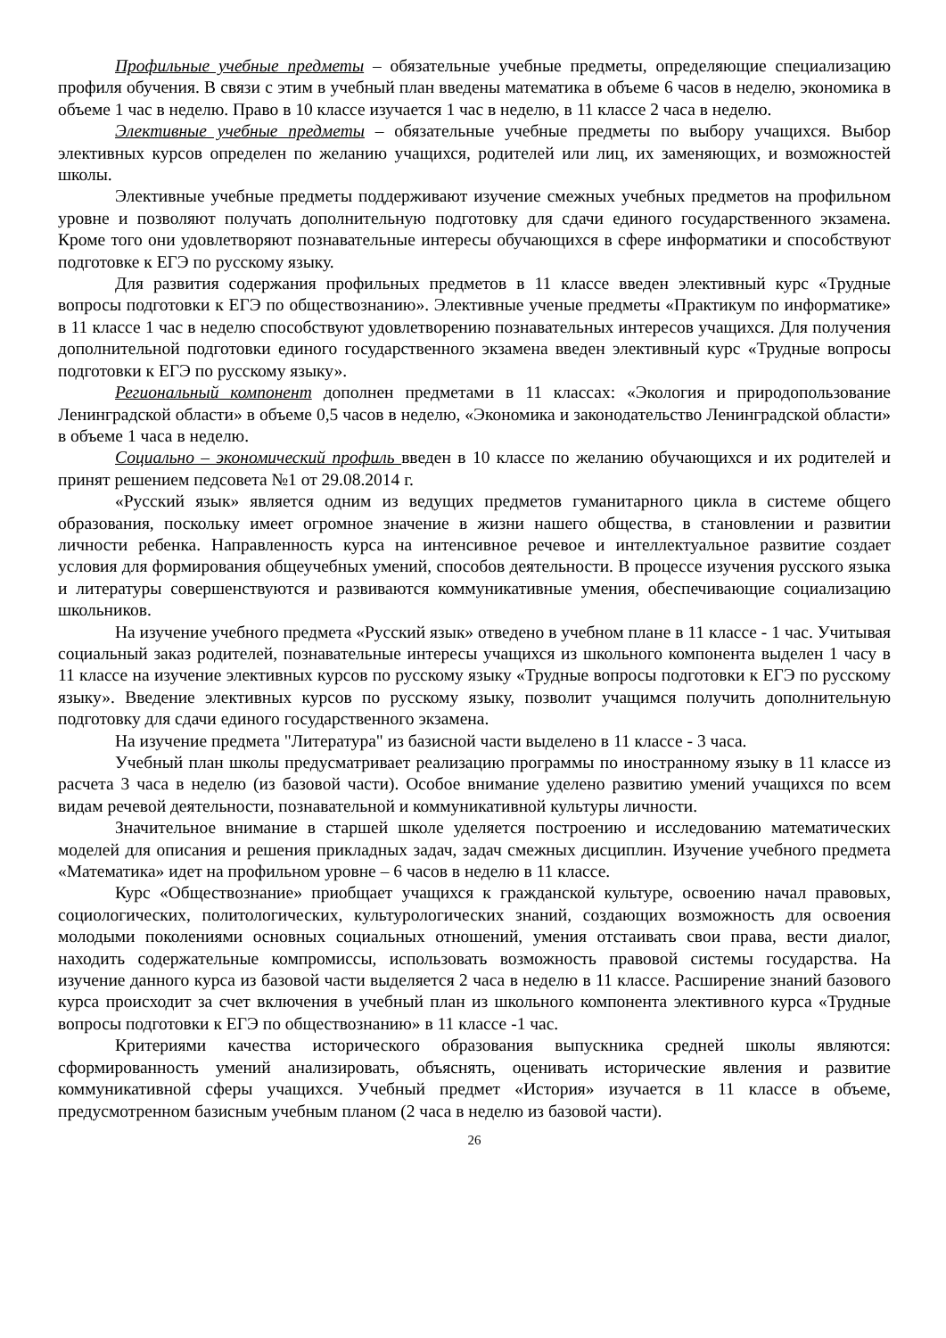Профильные учебные предметы – обязательные учебные предметы, определяющие специализацию профиля обучения. В связи с этим в учебный план введены математика в объеме 6 часов в неделю, экономика в объеме 1 час в неделю. Право в 10 классе изучается 1 час в неделю, в 11 классе 2 часа в неделю.
Элективные учебные предметы – обязательные учебные предметы по выбору учащихся. Выбор элективных курсов определен по желанию учащихся, родителей или лиц, их заменяющих, и возможностей школы.
Элективные учебные предметы поддерживают изучение смежных учебных предметов на профильном уровне и позволяют получать дополнительную подготовку для сдачи единого государственного экзамена. Кроме того они удовлетворяют познавательные интересы обучающихся в сфере информатики и способствуют подготовке к ЕГЭ по русскому языку.
Для развития содержания профильных предметов в 11 классе введен элективный курс «Трудные вопросы подготовки к ЕГЭ по обществознанию». Элективные ученые предметы «Практикум по информатике» в 11 классе 1 час в неделю способствуют удовлетворению познавательных интересов учащихся. Для получения дополнительной подготовки единого государственного экзамена введен элективный курс «Трудные вопросы подготовки к ЕГЭ по русскому языку».
Региональный компонент дополнен предметами в 11 классах: «Экология и природопользование Ленинградской области» в объеме 0,5 часов в неделю, «Экономика и законодательство Ленинградской области» в объеме 1 часа в неделю.
Социально – экономический профиль введен в 10 классе по желанию обучающихся и их родителей и принят решением педсовета №1 от 29.08.2014 г.
«Русский язык» является одним из ведущих предметов гуманитарного цикла в системе общего образования, поскольку имеет огромное значение в жизни нашего общества, в становлении и развитии личности ребенка. Направленность курса на интенсивное речевое и интеллектуальное развитие создает условия для формирования общеучебных умений, способов деятельности. В процессе изучения русского языка и литературы совершенствуются и развиваются коммуникативные умения, обеспечивающие социализацию школьников.
На изучение учебного предмета «Русский язык» отведено в учебном плане в 11 классе - 1 час. Учитывая социальный заказ родителей, познавательные интересы учащихся из школьного компонента выделен 1 часу в 11 классе на изучение элективных курсов по русскому языку «Трудные вопросы подготовки к ЕГЭ по русскому языку». Введение элективных курсов по русскому языку, позволит учащимся получить дополнительную подготовку для сдачи единого государственного экзамена.
На изучение предмета "Литература" из базисной части выделено в 11 классе - 3 часа.
Учебный план школы предусматривает реализацию программы по иностранному языку в 11 классе из расчета 3 часа в неделю (из базовой части). Особое внимание уделено развитию умений учащихся по всем видам речевой деятельности, познавательной и коммуникативной культуры личности.
Значительное внимание в старшей школе уделяется построению и исследованию математических моделей для описания и решения прикладных задач, задач смежных дисциплин. Изучение учебного предмета «Математика» идет на профильном уровне – 6 часов в неделю в 11 классе.
Курс «Обществознание» приобщает учащихся к гражданской культуре, освоению начал правовых, социологических, политологических, культурологических знаний, создающих возможность для освоения молодыми поколениями основных социальных отношений, умения отстаивать свои права, вести диалог, находить содержательные компромиссы, использовать возможность правовой системы государства. На изучение данного курса из базовой части выделяется 2 часа в неделю в 11 классе. Расширение знаний базового курса происходит за счет включения в учебный план из школьного компонента элективного курса «Трудные вопросы подготовки к ЕГЭ по обществознанию» в 11 классе -1 час.
Критериями качества исторического образования выпускника средней школы являются: сформированность умений анализировать, объяснять, оценивать исторические явления и развитие коммуникативной сферы учащихся. Учебный предмет «История» изучается в 11 классе в объеме, предусмотренном базисным учебным планом (2 часа в неделю из базовой части).
26